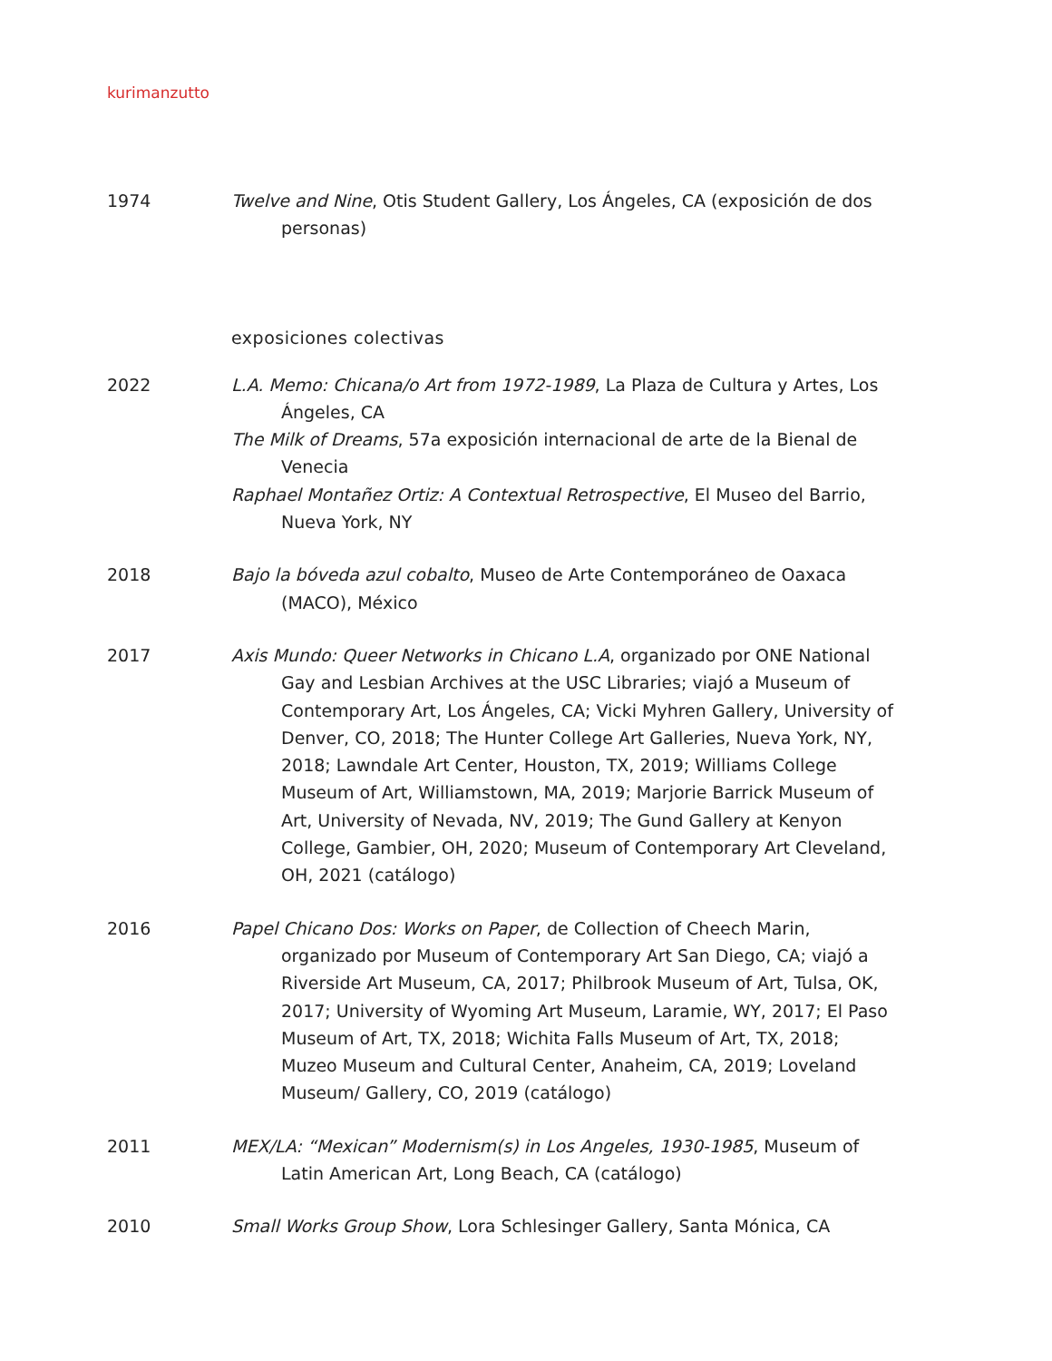kurimanzutto
1974 Twelve and Nine, Otis Student Gallery, Los Ángeles, CA (exposición de dos personas)
exposiciones colectivas
2022 L.A. Memo: Chicana/o Art from 1972-1989, La Plaza de Cultura y Artes, Los Ángeles, CA
The Milk of Dreams, 57a exposición internacional de arte de la Bienal de Venecia
Raphael Montañez Ortiz: A Contextual Retrospective, El Museo del Barrio, Nueva York, NY
2018 Bajo la bóveda azul cobalto, Museo de Arte Contemporáneo de Oaxaca (MACO), México
2017 Axis Mundo: Queer Networks in Chicano L.A, organizado por ONE National Gay and Lesbian Archives at the USC Libraries; viajó a Museum of Contemporary Art, Los Ángeles, CA; Vicki Myhren Gallery, University of Denver, CO, 2018; The Hunter College Art Galleries, Nueva York, NY, 2018; Lawndale Art Center, Houston, TX, 2019; Williams College Museum of Art, Williamstown, MA, 2019; Marjorie Barrick Museum of Art, University of Nevada, NV, 2019; The Gund Gallery at Kenyon College, Gambier, OH, 2020; Museum of Contemporary Art Cleveland, OH, 2021 (catálogo)
2016 Papel Chicano Dos: Works on Paper, de Collection of Cheech Marin, organizado por Museum of Contemporary Art San Diego, CA; viajó a Riverside Art Museum, CA, 2017; Philbrook Museum of Art, Tulsa, OK, 2017; University of Wyoming Art Museum, Laramie, WY, 2017; El Paso Museum of Art, TX, 2018; Wichita Falls Museum of Art, TX, 2018; Muzeo Museum and Cultural Center, Anaheim, CA, 2019; Loveland Museum/ Gallery, CO, 2019 (catálogo)
2011 MEX/LA: “Mexican” Modernism(s) in Los Angeles, 1930-1985, Museum of Latin American Art, Long Beach, CA (catálogo)
2010 Small Works Group Show, Lora Schlesinger Gallery, Santa Mónica, CA